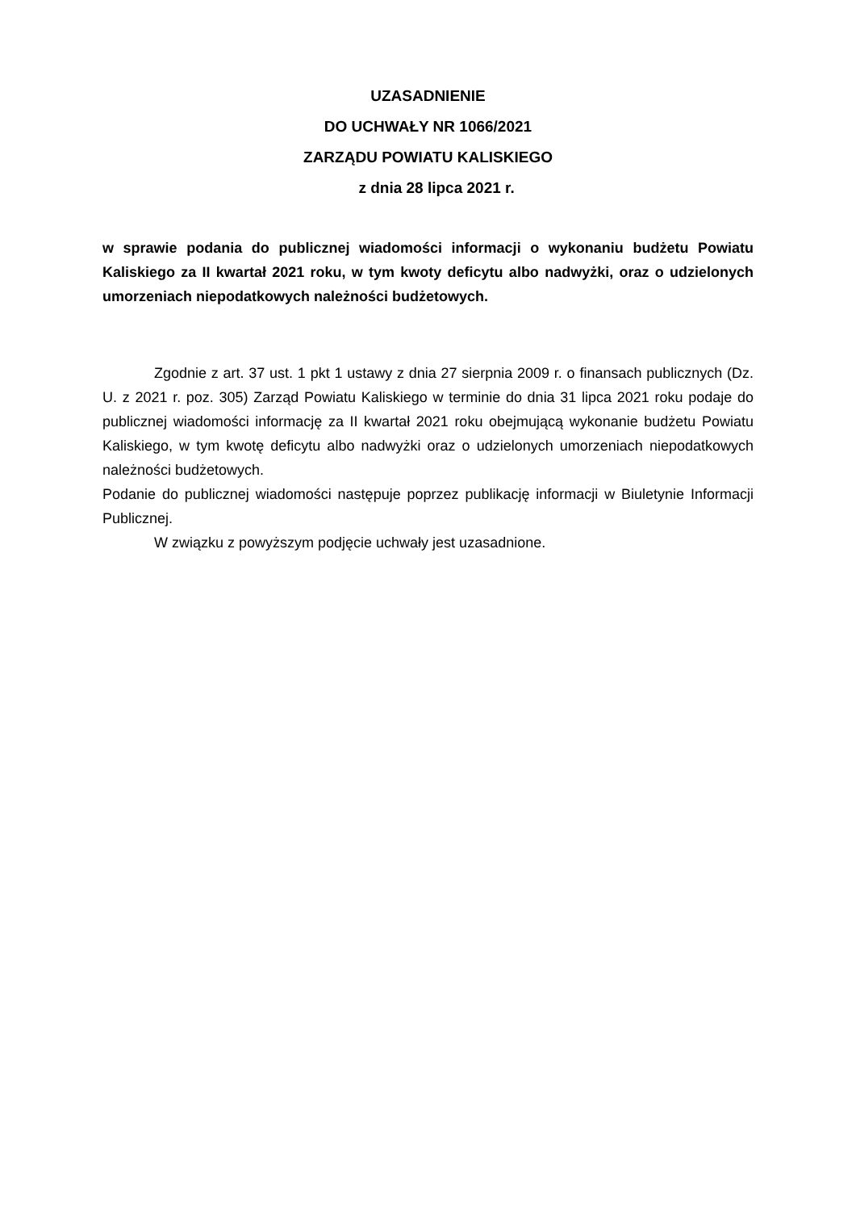UZASADNIENIE
DO UCHWAŁY NR 1066/2021
ZARZĄDU POWIATU KALISKIEGO
z dnia 28 lipca 2021 r.
w sprawie podania do publicznej wiadomości informacji o wykonaniu budżetu Powiatu Kaliskiego za II kwartał 2021 roku, w tym kwoty deficytu albo nadwyżki, oraz o udzielonych umorzeniach niepodatkowych należności budżetowych.
Zgodnie z art. 37 ust. 1 pkt 1 ustawy z dnia 27 sierpnia 2009 r. o finansach publicznych (Dz. U. z 2021 r. poz. 305) Zarząd Powiatu Kaliskiego w terminie do dnia 31 lipca 2021 roku podaje do publicznej wiadomości informację za II kwartał 2021 roku obejmującą wykonanie budżetu Powiatu Kaliskiego, w tym kwotę deficytu albo nadwyżki oraz o udzielonych umorzeniach niepodatkowych należności budżetowych.
Podanie do publicznej wiadomości następuje poprzez publikację informacji w Biuletynie Informacji Publicznej.
W związku z powyższym podjęcie uchwały jest uzasadnione.